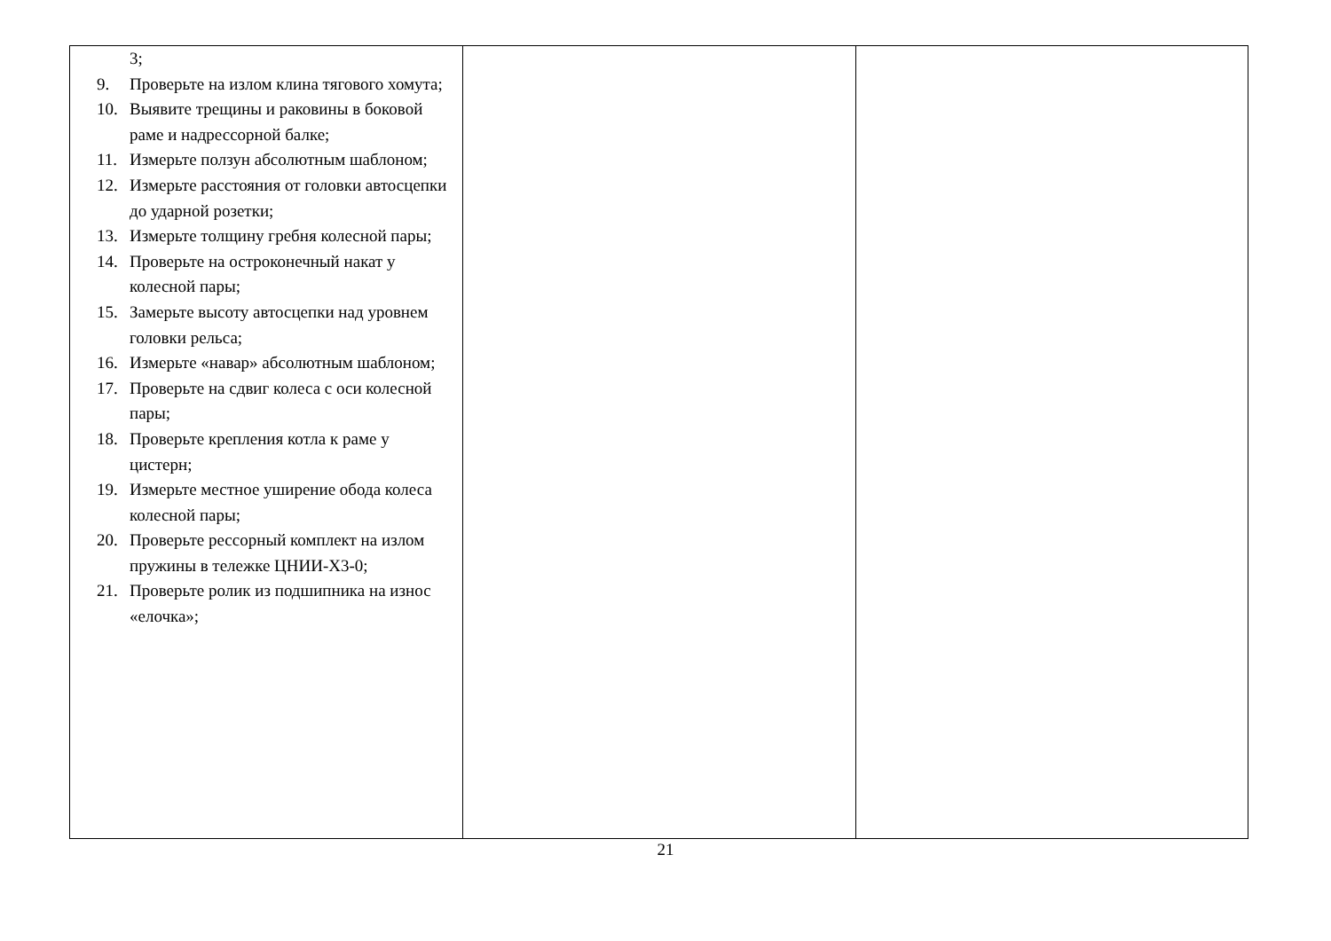| 3; 9. Проверьте на излом клина тягового хомута; 10. Выявите трещины и раковины в боковой раме и надрессорной балке; 11. Измерьте ползун абсолютным шаблоном; 12. Измерьте расстояния от головки автосцепки до ударной розетки; 13. Измерьте толщину гребня колесной пары; 14. Проверьте на остроконечный накат у колесной пары; 15. Замерьте высоту автосцепки над уровнем головки рельса; 16. Измерьте «навар» абсолютным шаблоном; 17. Проверьте на сдвиг колеса с оси колесной пары; 18. Проверьте крепления котла к раме у цистерн; 19. Измерьте местное уширение обода колеса колесной пары; 20. Проверьте рессорный комплект на излом пружины в тележке ЦНИИ-Х3-0; 21. Проверьте ролик из подшипника на износ «елочка»; | | |
21